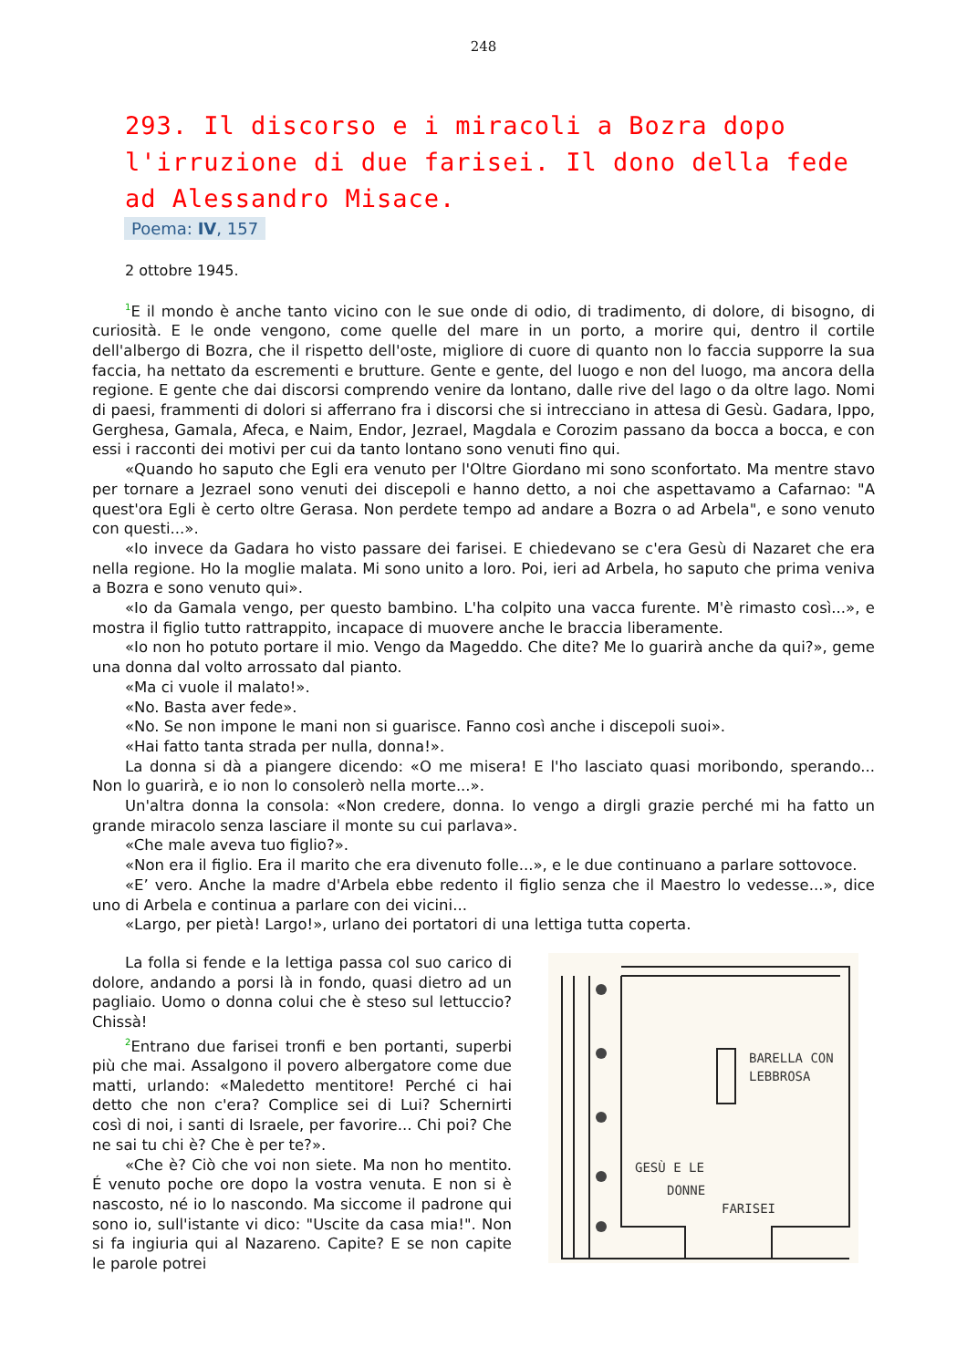248
293. Il discorso e i miracoli a Bozra dopo l'irruzione di due farisei. Il dono della fede ad Alessandro Misace.
Poema: IV, 157
2 ottobre 1945.
<sup>1</sup> E il mondo è anche tanto vicino con le sue onde di odio, di tradimento, di dolore, di bisogno, di curiosità. E le onde vengono, come quelle del mare in un porto, a morire qui, dentro il cortile dell'albergo di Bozra, che il rispetto dell'oste, migliore di cuore di quanto non lo faccia supporre la sua faccia, ha nettato da escrementi e brutture. Gente e gente, del luogo e non del luogo, ma ancora della regione. E gente che dai discorsi comprendo venire da lontano, dalle rive del lago o da oltre lago. Nomi di paesi, frammenti di dolori si afferrano fra i discorsi che si intrecciano in attesa di Gesù. Gadara, Ippo, Gerghesa, Gamala, Afeca, e Naim, Endor, Jezrael, Magdala e Corozim passano da bocca a bocca, e con essi i racconti dei motivi per cui da tanto lontano sono venuti fino qui.
«Quando ho saputo che Egli era venuto per l'Oltre Giordano mi sono sconfortato. Ma mentre stavo per tornare a Jezrael sono venuti dei discepoli e hanno detto, a noi che aspettavamo a Cafarnao: "A quest'ora Egli è certo oltre Gerasa. Non perdete tempo ad andare a Bozra o ad Arbela", e sono venuto con questi...».
«Io invece da Gadara ho visto passare dei farisei. E chiedevano se c'era Gesù di Nazaret che era nella regione. Ho la moglie malata. Mi sono unito a loro. Poi, ieri ad Arbela, ho saputo che prima veniva a Bozra e sono venuto qui».
«Io da Gamala vengo, per questo bambino. L'ha colpito una vacca furente. M'è rimasto così...», e mostra il figlio tutto rattrappito, incapace di muovere anche le braccia liberamente.
«Io non ho potuto portare il mio. Vengo da Mageddo. Che dite? Me lo guarirà anche da qui?», geme una donna dal volto arrossato dal pianto.
«Ma ci vuole il malato!».
«No. Basta aver fede».
«No. Se non impone le mani non si guarisce. Fanno così anche i discepoli suoi».
«Hai fatto tanta strada per nulla, donna!».
La donna si dà a piangere dicendo: «O me misera! E l'ho lasciato quasi moribondo, sperando... Non lo guarirà, e io non lo consolerò nella morte...».
Un'altra donna la consola: «Non credere, donna. Io vengo a dirgli grazie perché mi ha fatto un grande miracolo senza lasciare il monte su cui parlava».
«Che male aveva tuo figlio?».
«Non era il figlio. Era il marito che era divenuto folle...», e le due continuano a parlare sottovoce.
«E’ vero. Anche la madre d'Arbela ebbe redento il figlio senza che il Maestro lo vedesse...», dice uno di Arbela e continua a parlare con dei vicini...
«Largo, per pietà! Largo!», urlano dei portatori di una lettiga tutta coperta.
La folla si fende e la lettiga passa col suo carico di dolore, andando a porsi là in fondo, quasi dietro ad un pagliaio. Uomo o donna colui che è steso sul lettuccio? Chissà!
<sup>2</sup> Entrano due farisei tronfi e ben portanti, superbi più che mai. Assalgono il povero albergatore come due matti, urlando: «Maledetto mentitore! Perché ci hai detto che non c'era? Complice sei di Lui? Schernirti così di noi, i santi di Israele, per favorire... Chi poi? Che ne sai tu chi è? Che è per te?».
«Che è? Ciò che voi non siete. Ma non ho mentito. É venuto poche ore dopo la vostra venuta. E non si è nascosto, né io lo nascondo. Ma siccome il padrone qui sono io, sull'istante vi dico: "Uscite da casa mia!". Non si fa ingiuria qui al Nazareno. Capite? E se non capite le parole potrei
BARELLA CON
LEBBROSA
GESÙ E LE
DONNE
FARISEI